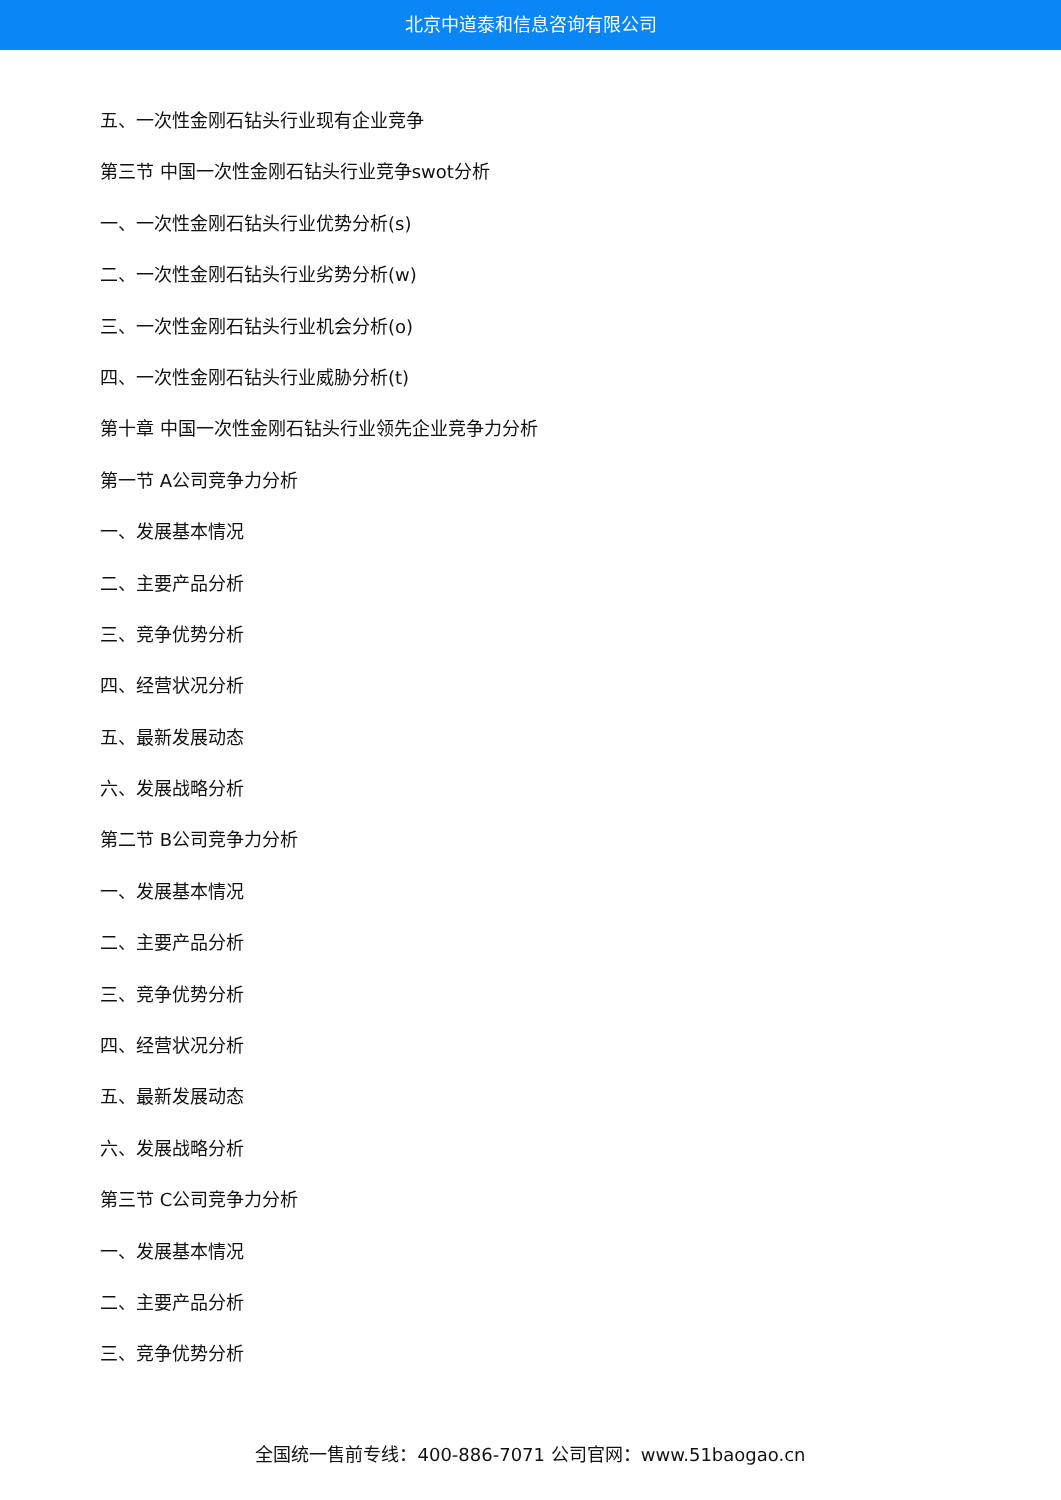北京中道泰和信息咨询有限公司
五、一次性金刚石钻头行业现有企业竞争
第三节 中国一次性金刚石钻头行业竞争swot分析
一、一次性金刚石钻头行业优势分析(s)
二、一次性金刚石钻头行业劣势分析(w)
三、一次性金刚石钻头行业机会分析(o)
四、一次性金刚石钻头行业威胁分析(t)
第十章 中国一次性金刚石钻头行业领先企业竞争力分析
第一节 A公司竞争力分析
一、发展基本情况
二、主要产品分析
三、竞争优势分析
四、经营状况分析
五、最新发展动态
六、发展战略分析
第二节 B公司竞争力分析
一、发展基本情况
二、主要产品分析
三、竞争优势分析
四、经营状况分析
五、最新发展动态
六、发展战略分析
第三节 C公司竞争力分析
一、发展基本情况
二、主要产品分析
三、竞争优势分析
全国统一售前专线：400-886-7071 公司官网：www.51baogao.cn